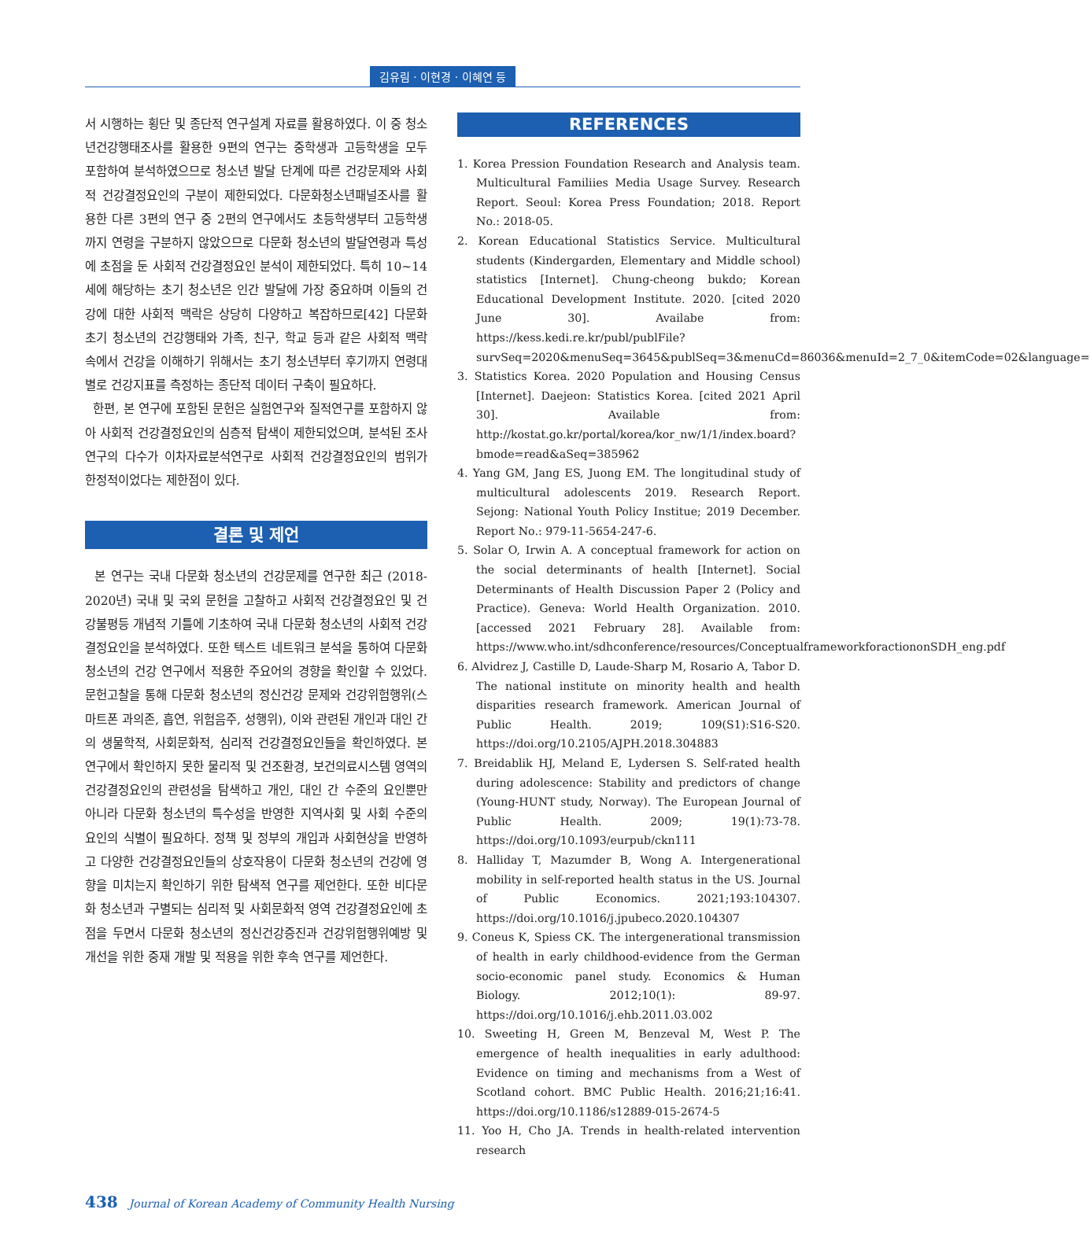김유림 · 이현경 · 이혜연 등
서 시행하는 횡단 및 종단적 연구설계 자료를 활용하였다. 이 중 청소년건강행태조사를 활용한 9편의 연구는 중학생과 고등학생을 모두 포함하여 분석하였으므로 청소년 발달 단계에 따른 건강문제와 사회적 건강결정요인의 구분이 제한되었다. 다문화청소년패널조사를 활용한 다른 3편의 연구 중 2편의 연구에서도 초등학생부터 고등학생까지 연령을 구분하지 않았으므로 다문화 청소년의 발달연령과 특성에 초점을 둔 사회적 건강결정요인 분석이 제한되었다. 특히 10~14세에 해당하는 초기 청소년은 인간 발달에 가장 중요하며 이들의 건강에 대한 사회적 맥락은 상당히 다양하고 복잡하므로[42] 다문화 초기 청소년의 건강행태와 가족, 친구, 학교 등과 같은 사회적 맥락 속에서 건강을 이해하기 위해서는 초기 청소년부터 후기까지 연령대 별로 건강지표를 측정하는 종단적 데이터 구축이 필요하다.
한편, 본 연구에 포함된 문헌은 실험연구와 질적연구를 포함하지 않아 사회적 건강결정요인의 심층적 탐색이 제한되었으며, 분석된 조사연구의 다수가 이차자료분석연구로 사회적 건강결정요인의 범위가 한정적이었다는 제한점이 있다.
결론 및 제언
본 연구는 국내 다문화 청소년의 건강문제를 연구한 최근 (2018-2020년) 국내 및 국외 문헌을 고찰하고 사회적 건강결정요인 및 건강불평등 개념적 기틀에 기초하여 국내 다문화 청소년의 사회적 건강결정요인을 분석하였다. 또한 텍스트 네트워크 분석을 통하여 다문화 청소년의 건강 연구에서 적용한 주요어의 경향을 확인할 수 있었다. 문헌고찰을 통해 다문화 청소년의 정신건강 문제와 건강위험행위(스마트폰 과의존, 흡연, 위험음주, 성행위), 이와 관련된 개인과 대인 간의 생물학적, 사회문화적, 심리적 건강결정요인들을 확인하였다. 본 연구에서 확인하지 못한 물리적 및 건조환경, 보건의료시스템 영역의 건강결정요인의 관련성을 탐색하고 개인, 대인 간 수준의 요인뿐만 아니라 다문화 청소년의 특수성을 반영한 지역사회 및 사회 수준의 요인의 식별이 필요하다. 정책 및 정부의 개입과 사회현상을 반영하고 다양한 건강결정요인들의 상호작용이 다문화 청소년의 건강에 영향을 미치는지 확인하기 위한 탐색적 연구를 제언한다. 또한 비다문화 청소년과 구별되는 심리적 및 사회문화적 영역 건강결정요인에 초점을 두면서 다문화 청소년의 정신건강증진과 건강위험행위예방 및 개선을 위한 중재 개발 및 적용을 위한 후속 연구를 제언한다.
REFERENCES
1. Korea Pression Foundation Research and Analysis team. Multicultural Familiies Media Usage Survey. Research Report. Seoul: Korea Press Foundation; 2018. Report No.: 2018-05.
2. Korean Educational Statistics Service. Multicultural students (Kindergarden, Elementary and Middle school) statistics [Internet]. Chung-cheong bukdo; Korean Educational Development Institute. 2020. [cited 2020 June 30]. Availabe from: https://kess.kedi.re.kr/publ/publFile?survSeq=2020&menuSeq=3645&publSeq=3&menuCd=86036&menuId=2_7_0&itemCode=02&language=
3. Statistics Korea. 2020 Population and Housing Census [Internet]. Daejeon: Statistics Korea. [cited 2021 April 30]. Available from: http://kostat.go.kr/portal/korea/kor_nw/1/1/index.board?bmode=read&aSeq=385962
4. Yang GM, Jang ES, Juong EM. The longitudinal study of multicultural adolescents 2019. Research Report. Sejong: National Youth Policy Institue; 2019 December. Report No.: 979-11-5654-247-6.
5. Solar O, Irwin A. A conceptual framework for action on the social determinants of health [Internet]. Social Determinants of Health Discussion Paper 2 (Policy and Practice). Geneva: World Health Organization. 2010. [accessed 2021 February 28]. Available from: https://www.who.int/sdhconference/resources/ConceptualframeworkforactiononSDH_eng.pdf
6. Alvidrez J, Castille D, Laude-Sharp M, Rosario A, Tabor D. The national institute on minority health and health disparities research framework. American Journal of Public Health. 2019; 109(S1):S16-S20. https://doi.org/10.2105/AJPH.2018.304883
7. Breidablik HJ, Meland E, Lydersen S. Self-rated health during adolescence: Stability and predictors of change (Young-HUNT study, Norway). The European Journal of Public Health. 2009; 19(1):73-78. https://doi.org/10.1093/eurpub/ckn111
8. Halliday T, Mazumder B, Wong A. Intergenerational mobility in self-reported health status in the US. Journal of Public Economics. 2021;193:104307. https://doi.org/10.1016/j.jpubeco.2020.104307
9. Coneus K, Spiess CK. The intergenerational transmission of health in early childhood-evidence from the German socio-economic panel study. Economics & Human Biology. 2012;10(1): 89-97. https://doi.org/10.1016/j.ehb.2011.03.002
10. Sweeting H, Green M, Benzeval M, West P. The emergence of health inequalities in early adulthood: Evidence on timing and mechanisms from a West of Scotland cohort. BMC Public Health. 2016;21;16:41. https://doi.org/10.1186/s12889-015-2674-5
11. Yoo H, Cho JA. Trends in health-related intervention research
438 Journal of Korean Academy of Community Health Nursing